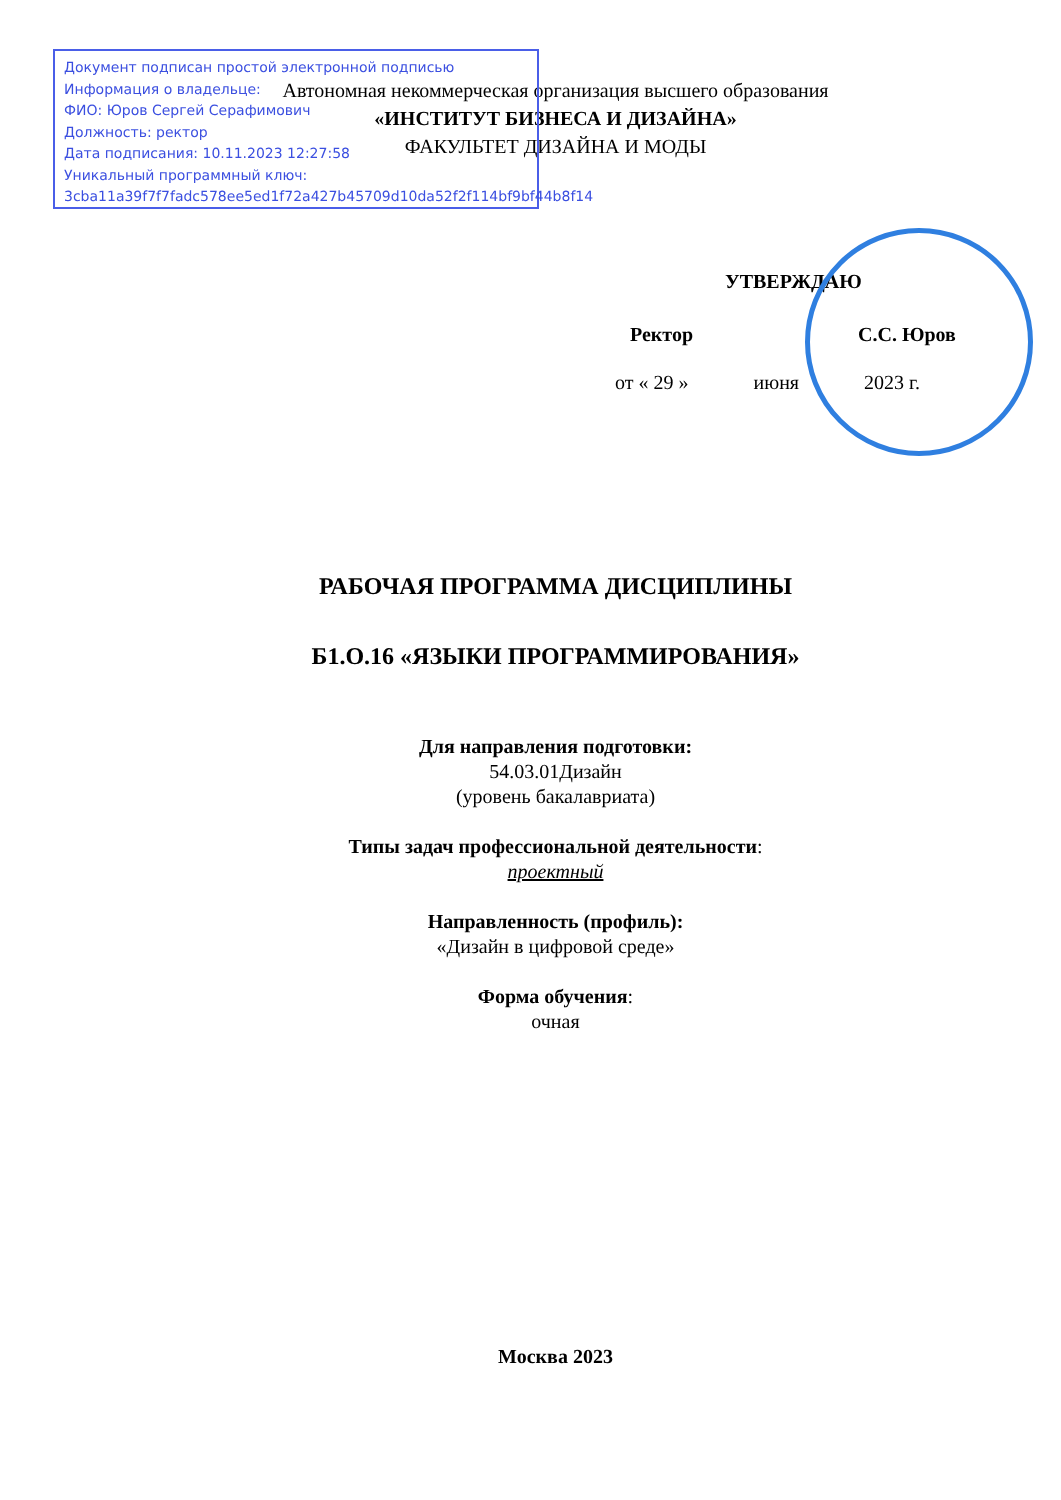Документ подписан простой электронной подписью
Информация о владельце:
ФИО: Юров Сергей Серафимович
Должность: ректор
Дата подписания: 10.11.2023 12:27:58
Уникальный программный ключ:
3cba11a39f7f7fadc578ee5ed1f72a427b45709d10da52f2f114bf9bf44b8f14
Автономная некоммерческая организация высшего образования
«ИНСТИТУТ БИЗНЕСА И ДИЗАЙНА»
ФАКУЛЬТЕТ ДИЗАЙНА И МОДЫ
УТВЕРЖДАЮ
Ректор С.С. Юров
от « 29 » июня 2023 г.
РАБОЧАЯ ПРОГРАММА ДИСЦИПЛИНЫ
Б1.О.16 «ЯЗЫКИ ПРОГРАММИРОВАНИЯ»
Для направления подготовки:
54.03.01Дизайн
(уровень бакалавриата)
Типы задач профессиональной деятельности:
проектный
Направленность (профиль):
«Дизайн в цифровой среде»
Форма обучения:
очная
Москва 2023